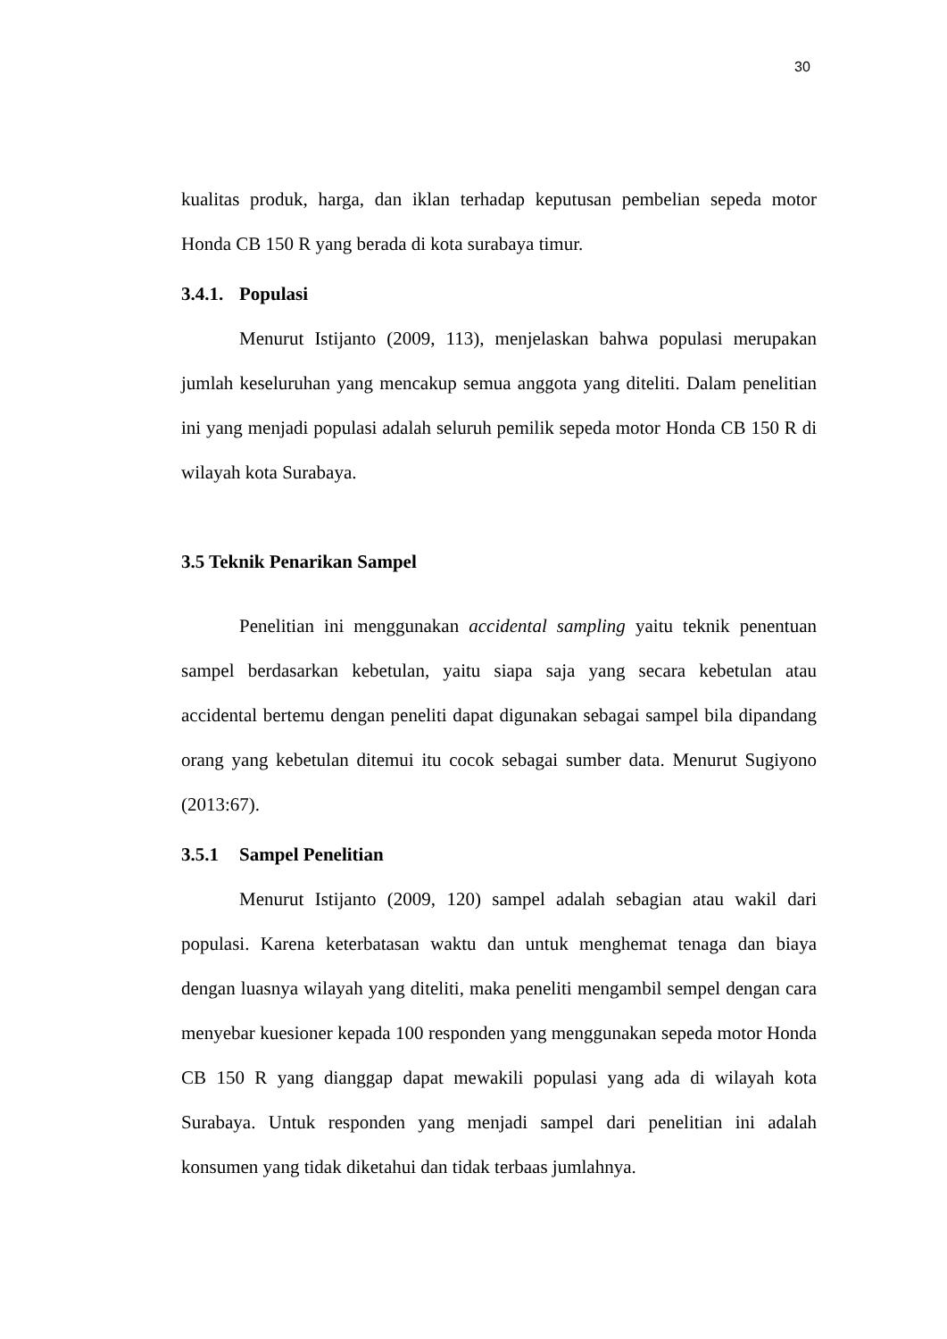30
kualitas produk, harga, dan iklan terhadap keputusan pembelian sepeda motor Honda CB 150 R yang berada di kota surabaya timur.
3.4.1. Populasi
Menurut Istijanto (2009, 113), menjelaskan bahwa populasi merupakan jumlah keseluruhan yang mencakup semua anggota yang diteliti. Dalam penelitian ini yang menjadi populasi adalah seluruh pemilik sepeda motor Honda CB 150 R di wilayah kota Surabaya.
3.5 Teknik Penarikan Sampel
Penelitian ini menggunakan accidental sampling yaitu teknik penentuan sampel berdasarkan kebetulan, yaitu siapa saja yang secara kebetulan atau accidental bertemu dengan peneliti dapat digunakan sebagai sampel bila dipandang orang yang kebetulan ditemui itu cocok sebagai sumber data. Menurut Sugiyono (2013:67).
3.5.1 Sampel Penelitian
Menurut Istijanto (2009, 120) sampel adalah sebagian atau wakil dari populasi. Karena keterbatasan waktu dan untuk menghemat tenaga dan biaya dengan luasnya wilayah yang diteliti, maka peneliti mengambil sempel dengan cara menyebar kuesioner kepada 100 responden yang menggunakan sepeda motor Honda CB 150 R yang dianggap dapat mewakili populasi yang ada di wilayah kota Surabaya. Untuk responden yang menjadi sampel dari penelitian ini adalah konsumen yang tidak diketahui dan tidak terbaas jumlahnya.